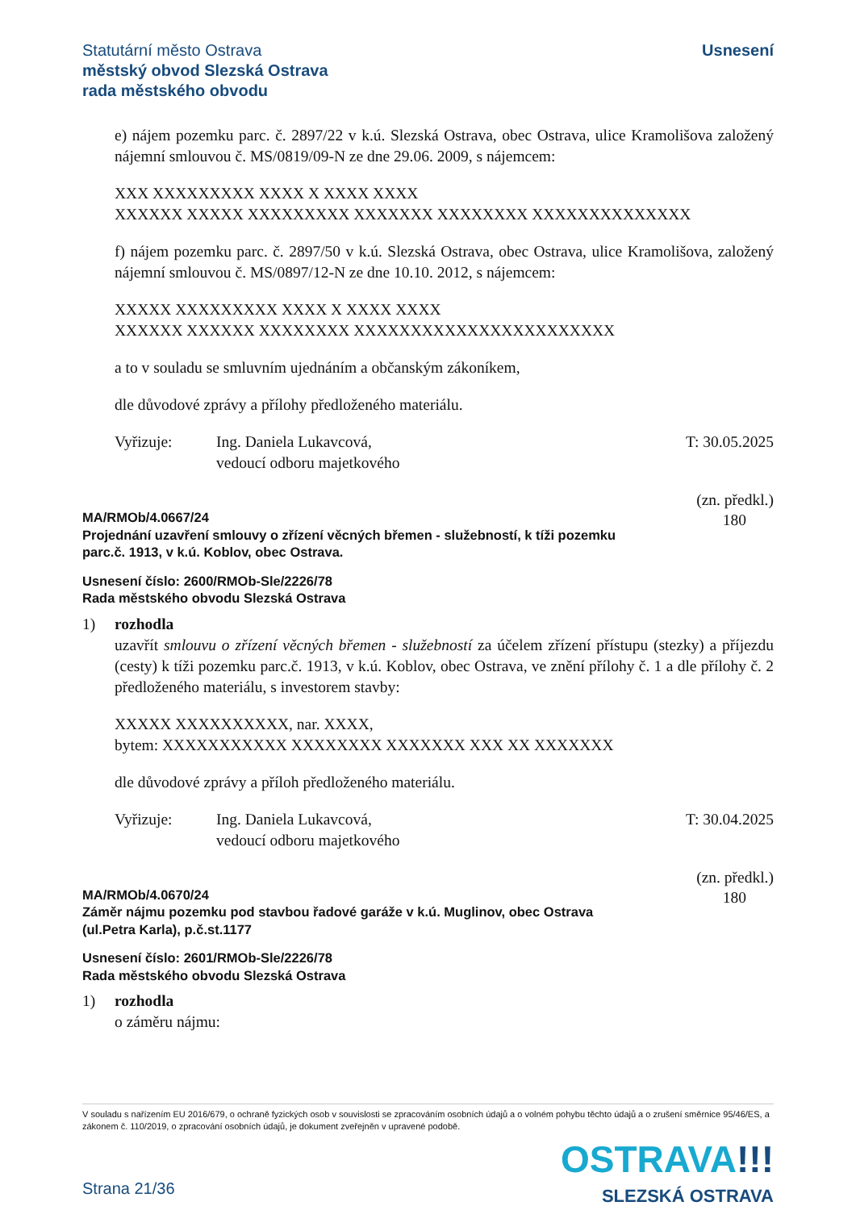Statutární město Ostrava
městský obvod Slezská Ostrava
rada městského obvodu
Usnesení
e) nájem pozemku parc. č. 2897/22 v k.ú. Slezská Ostrava, obec Ostrava, ulice Kramolišova založený nájemní smlouvou č. MS/0819/09-N ze dne 29.06. 2009, s nájemcem:
XXX XXXXXXXXX XXXX X XXXX XXXX
XXXXXX XXXXX XXXXXXXXX XXXXXXX XXXXXXXX XXXXXXXXXXXXXX
f) nájem pozemku parc. č. 2897/50 v k.ú. Slezská Ostrava, obec Ostrava, ulice Kramolišova, založený nájemní smlouvou č. MS/0897/12-N ze dne 10.10. 2012, s nájemcem:
XXXXX XXXXXXXXX XXXX X XXXX XXXX
XXXXXX XXXXXX XXXXXXXX XXXXXXXXXXXXXXXXXXXXXXX
a to v souladu se smluvním ujednáním a občanským zákoníkem,
dle důvodové zprávy a přílohy předloženého materiálu.
Vyřizuje: Ing. Daniela Lukavcová,
vedoucí odboru majetkového
T: 30.05.2025
(zn. předkl.)
180
MA/RMOb/4.0667/24
Projednání uzavření smlouvy o zřízení věcných břemen - služebností, k tíži pozemku
parc.č. 1913, v k.ú. Koblov, obec Ostrava.
Usnesení číslo: 2600/RMOb-Sle/2226/78
Rada městského obvodu Slezská Ostrava
1) rozhodla
uzavřít smlouvu o zřízení věcných břemen - služebností za účelem zřízení přístupu (stezky) a příjezdu (cesty) k tíži pozemku parc.č. 1913, v k.ú. Koblov, obec Ostrava, ve znění přílohy č. 1 a dle přílohy č. 2 předloženého materiálu, s investorem stavby:
XXXXX XXXXXXXXXX, nar. XXXX,
bytem: XXXXXXXXXXX XXXXXXXX XXXXXXX XXX XX XXXXXXX
dle důvodové zprávy a příloh předloženého materiálu.
Vyřizuje: Ing. Daniela Lukavcová,
vedoucí odboru majetkového
T: 30.04.2025
(zn. předkl.)
180
MA/RMOb/4.0670/24
Záměr nájmu pozemku pod stavbou řadové garáže v k.ú. Muglinov, obec Ostrava
(ul.Petra Karla), p.č.st.1177
Usnesení číslo: 2601/RMOb-Sle/2226/78
Rada městského obvodu Slezská Ostrava
1) rozhodla
o záměru nájmu:
V souladu s nařízením EU 2016/679, o ochraně fyzických osob v souvislosti se zpracováním osobních údajů a o volném pohybu těchto údajů a o zrušení směrnice 95/46/ES, a zákonem č. 110/2019, o zpracování osobních údajů, je dokument zveřejněn v upravené podobě.
OSTRAVA!!!
SLEZSKÁ OSTRAVA
Strana 21/36